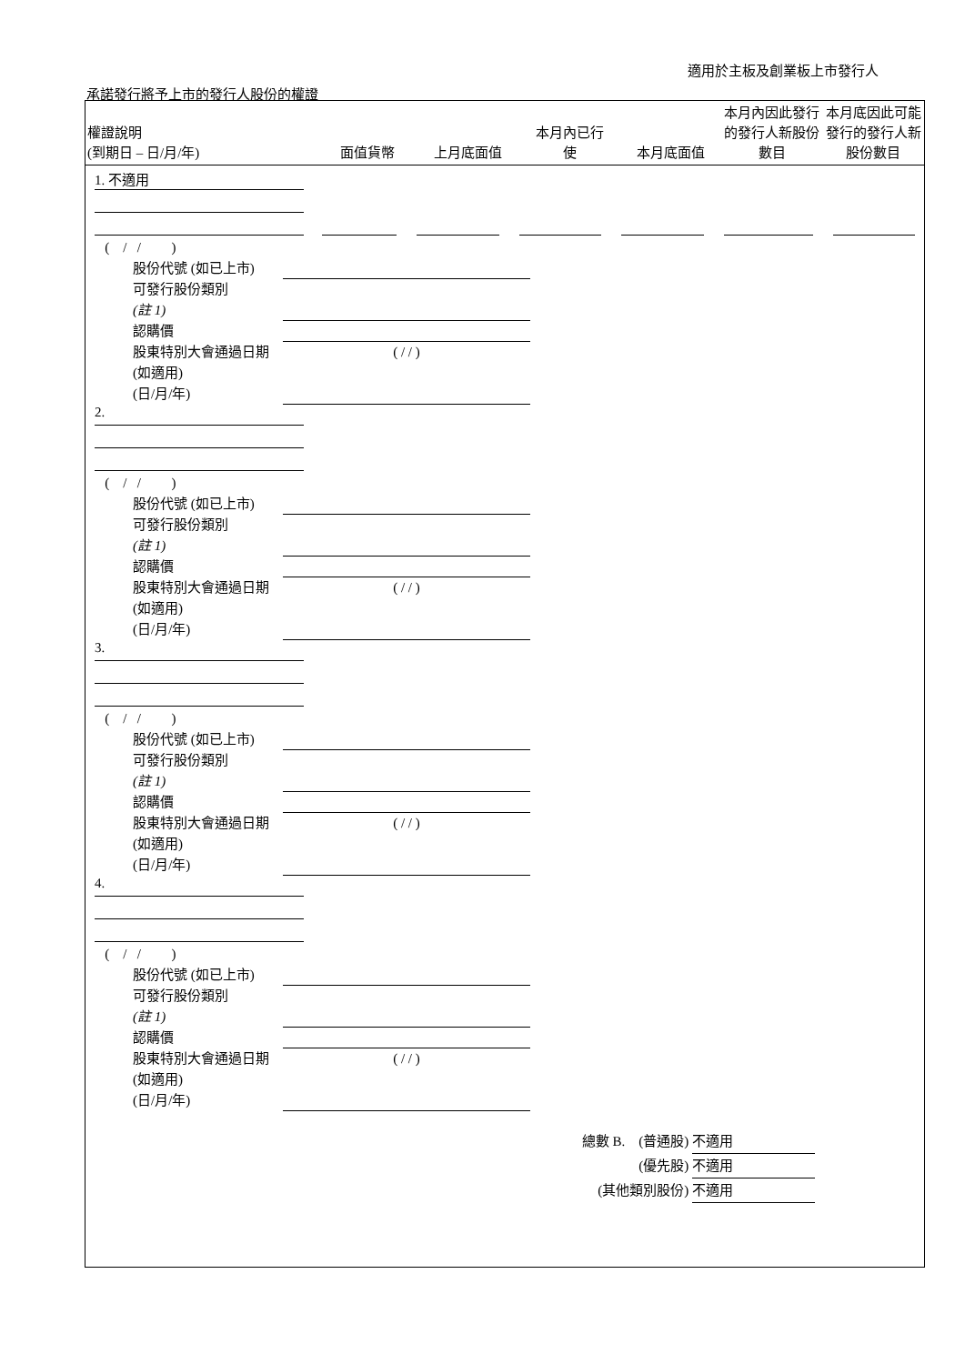適用於主板及創業板上市發行人
承諾發行將予上市的發行人股份的權證
| 權證說明 (到期日 – 日/月/年) | 面值貨幣 | 上月底面值 | 本月內已行 使 | 本月底面值 | 本月內因此發行的發行人新股份數目 | 本月底因此可能發行的發行人新股份數目 |
| --- | --- | --- | --- | --- | --- | --- |
1. 不適用
( / / )
股份代號 (如已上市)
可發行股份類別
(註 1)
認購價
股東特別大會通過日期 (如適用)
(日/月/年)
( / / )
2.
( / / )
股份代號 (如已上市)
可發行股份類別
(註 1)
認購價
股東特別大會通過日期 (如適用)
(日/月/年)
( / / )
3.
( / / )
股份代號 (如已上市)
可發行股份類別
(註 1)
認購價
股東特別大會通過日期 (如適用)
(日/月/年)
( / / )
4.
( / / )
股份代號 (如已上市)
可發行股份類別
(註 1)
認購價
股東特別大會通過日期 (如適用)
(日/月/年)
( / / )
總數 B. (普通股) 不適用
(優先股) 不適用
(其他類別股份) 不適用